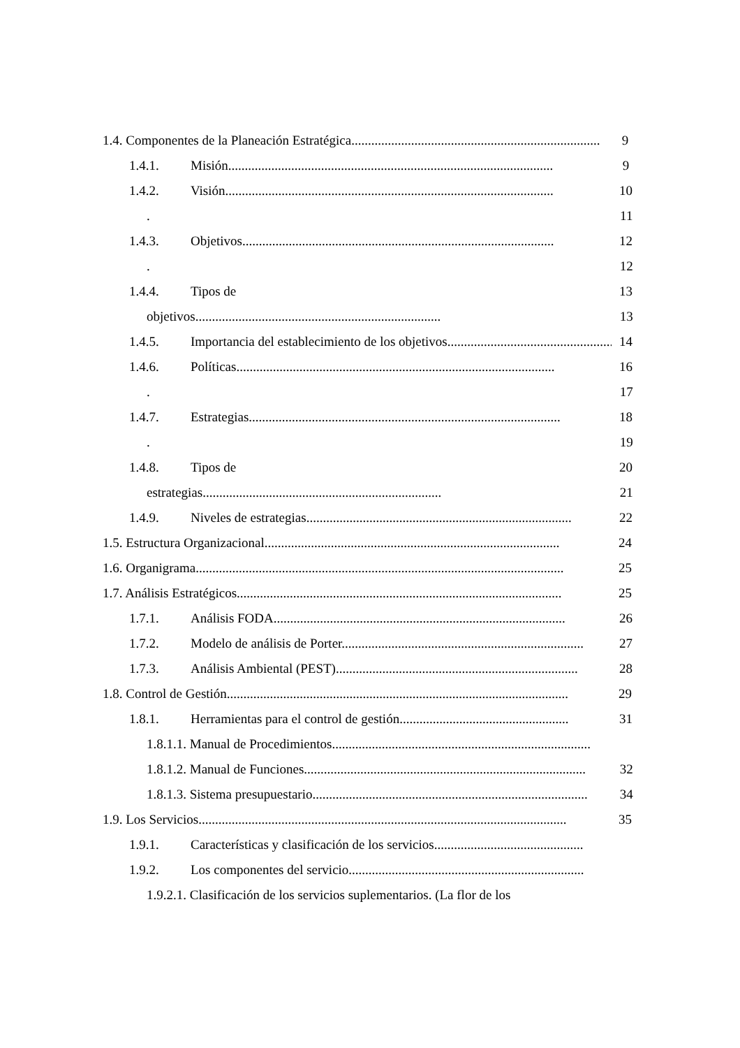1.4. Componentes de la Planeación Estratégica...........................................................................
9
1.4.1. Misión..................................................................................................
9
1.4.2. Visión...................................................................................................
10
. 11
1.4.3. Objetivos..............................................................................................
12
. 12
1.4.4. Tipos de 13
objetivos..........................................................................
13
1.4.5. Importancia del establecimiento de los objetivos...................................................
14
1.4.6. Políticas................................................................................................
16
. 17
1.4.7. Estrategias..............................................................................................
18
. 19
1.4.8. Tipos de 20
estrategias........................................................................
21
1.4.9. Niveles de estrategias................................................................................
22
1.5. Estructura Organizacional.........................................................................................
24
1.6. Organigrama...............................................................................................................
25
1.7. Análisis Estratégicos..................................................................................................
25
1.7.1. Análisis FODA........................................................................................
26
1.7.2. Modelo de análisis de Porter.........................................................................
27
1.7.3. Análisis Ambiental (PEST).........................................................................
28
1.8. Control de Gestión.......................................................................................................
29
1.8.1. Herramientas para el control de gestión...................................................
31
1.8.1.1. Manual de Procedimientos..............................................................................
1.8.1.2. Manual de Funciones.....................................................................................
32
1.8.1.3. Sistema presupuestario...................................................................................
34
1.9. Los Servicios...............................................................................................................
35
1.9.1. Características y clasificación de los servicios.............................................
1.9.2. Los componentes del servicio.......................................................................
1.9.2.1. Clasificación de los servicios suplementarios. (La flor de los